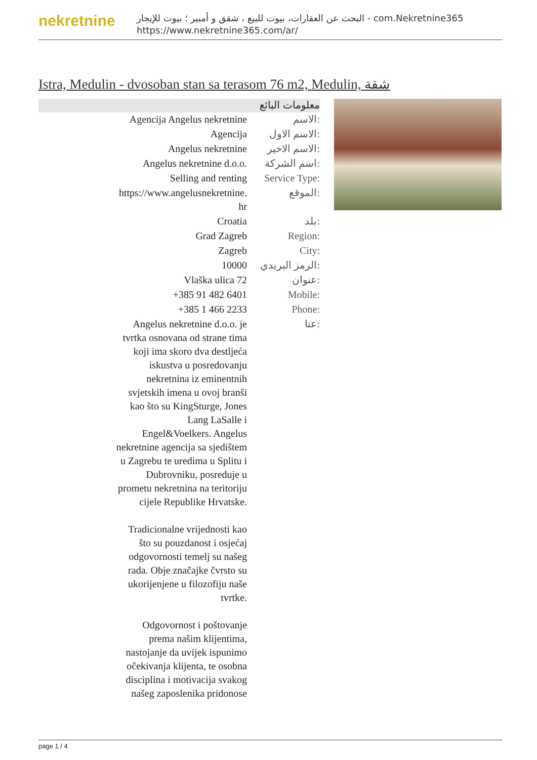nekretnine
البحث عن العقارات، بيوت للبيع ، شقق و أمبير ؛ بيوت للإيجار - com.Nekretnine365
https://www.nekretnine365.com/ar/
Istra, Medulin - dvosoban stan sa terasom 76 m2, Medulin, شقة
معلومات البائع
| Agencija Angelus nekretnine | الاسم: |
| Agencija | الاسم الاول: |
| Angelus nekretnine | الاسم الاخير: |
| Angelus nekretnine d.o.o. | اسم الشركة: |
| Selling and renting | Service Type: |
| https://www.angelusnekretnine. hr | الموقع: |
| Croatia | بلد: |
| Grad Zagreb | Region: |
| Zagreb | City: |
| 10000 | الرمز البريدي: |
| Vlaška ulica 72 | عنوان: |
| +385 91 482 6401 | Mobile: |
| +385 1 466 2233 | Phone: |
| Angelus nekretnine d.o.o. je tvrtka osnovana od strane tima koji ima skoro dva destljeća iskustva u posredovanju nekretnina iz eminentnih svjetskih imena u ovoj branši kao što su KingSturge, Jones Lang LaSalle i Engel&Voelkers. Angelus nekretnine agencija sa sjedištem u Zagrebu te uredima u Splitu i Dubrovniku, posreduje u prometu nekretnina na teritoriju cijele Republike Hrvatske. Tradicionalne vrijednosti kao što su pouzdanost i osjećaj odgovornosti temelj su našeg rada. Obje značajke čvrsto su ukorijenjene u filozofiju naše tvrtke. Odgovornost i poštovanje prema našim klijentima, nastojanje da uvijek ispunimo očekivanja klijenta, te osobna disciplina i motivacija svakog našeg zaposlenika pridonose | عنا: |
page 1 / 4